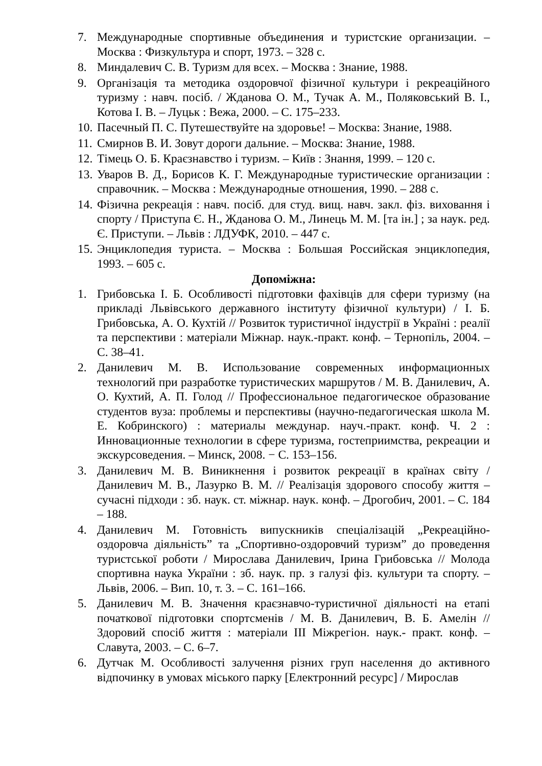7. Международные спортивные объединения и туристские организации. – Москва : Физкультура и спорт, 1973. – 328 с.
8. Миндалевич С. В. Туризм для всех. – Москва : Знание, 1988.
9. Організація та методика оздоровчої фізичної культури і рекреаційного туризму : навч. посіб. / Жданова О. М., Тучак А. М., Поляковський В. І., Котова І. В. – Луцьк : Вежа, 2000. – С. 175–233.
10. Пасечный П. С. Путешествуйте на здоровье! – Москва: Знание, 1988.
11. Смирнов В. И. Зовут дороги дальние. – Москва: Знание, 1988.
12. Тімець О. Б. Краєзнавство і туризм. – Київ : Знання, 1999. – 120 с.
13. Уваров В. Д., Борисов К. Г. Международные туристические организации : справочник. – Москва : Международные отношения, 1990. – 288 с.
14. Фізична рекреація : навч. посіб. для студ. вищ. навч. закл. фіз. виховання і спорту / Приступа Є. Н., Жданова О. М., Линець М. М. [та ін.] ; за наук. ред. Є. Приступи. – Львів : ЛДУФК, 2010. – 447 с.
15. Энциклопедия туриста. – Москва : Большая Российская энциклопедия, 1993. – 605 с.
Допоміжна:
1. Грибовська І. Б. Особливості підготовки фахівців для сфери туризму (на прикладі Львівського державного інституту фізичної культури) / І. Б. Грибовська, А. О. Кухтій // Розвиток туристичної індустрії в Україні : реалії та перспективи : матеріали Міжнар. наук.-практ. конф. – Тернопіль, 2004. – С. 38–41.
2. Данилевич М. В. Использование современных информационных технологий при разработке туристических маршрутов / М. В. Данилевич, А. О. Кухтий, А. П. Голод // Профессиональное педагогическое образование студентов вуза: проблемы и перспективы (научно-педагогическая школа М. Е. Кобринского) : материалы междунар. науч.-практ. конф. Ч. 2 : Инновационные технологии в сфере туризма, гостеприимства, рекреации и экскурсоведения. – Минск, 2008. − С. 153–156.
3. Данилевич М. В. Виникнення і розвиток рекреації в країнах світу / Данилевич М. В., Лазурко В. М. // Реалізація здорового способу життя – сучасні підходи : зб. наук. ст. міжнар. наук. конф. – Дрогобич, 2001. – С. 184 – 188.
4. Данилевич М. Готовність випускників спеціалізацій „Рекреаційно-оздоровча діяльність” та „Спортивно-оздоровчий туризм” до проведення туристської роботи / Мирослава Данилевич, Ірина Грибовська // Молода спортивна наука України : зб. наук. пр. з галузі фіз. культури та спорту. – Львів, 2006. – Вип. 10, т. 3. – С. 161–166.
5. Данилевич М. В. Значення краєзнавчо-туристичної діяльності на етапі початкової підготовки спортсменів / М. В. Данилевич, В. Б. Амелін // Здоровий спосіб життя : матеріали ІІІ Міжрегіон. наук.- практ. конф. – Славута, 2003. – С. 6–7.
6. Дутчак М. Особливості залучення різних груп населення до активного відпочинку в умовах міського парку [Електронний ресурс] / Мирослав